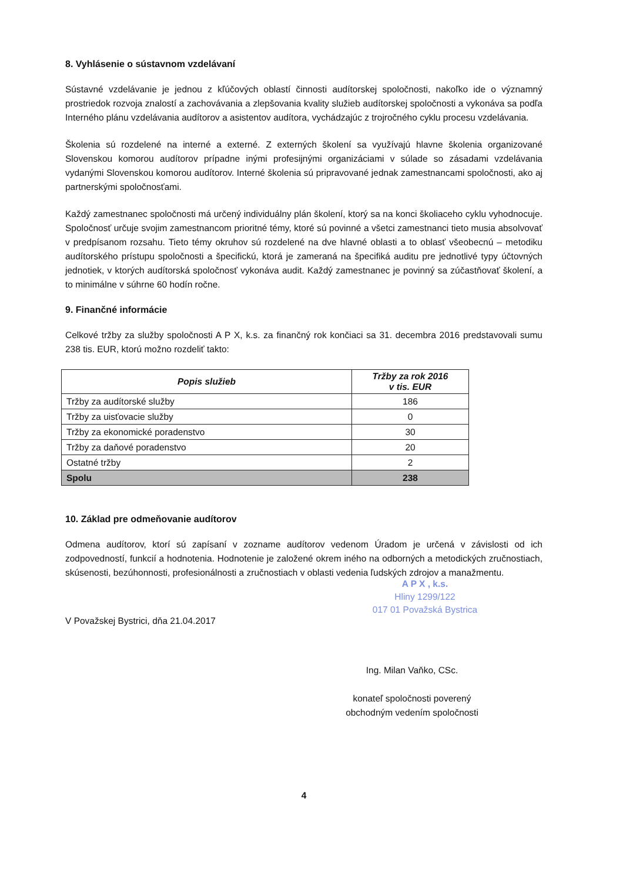8. Vyhlásenie o sústavnom vzdelávaní
Sústavné vzdelávanie je jednou z kľúčových oblastí činnosti audítorskej spoločnosti, nakoľko ide o významný prostriedok rozvoja znalostí a zachovávania a zlepšovania kvality služieb audítorskej spoločnosti a vykonáva sa podľa Interného plánu vzdelávania audítorov a asistentov audítora, vychádzajúc z trojročného cyklu procesu vzdelávania.
Školenia sú rozdelené na interné a externé. Z externých školení sa využívajú hlavne školenia organizované Slovenskou komorou audítorov prípadne inými profesijnými organizáciami v súlade so zásadami vzdelávania vydanými Slovenskou komorou audítorov. Interné školenia sú pripravované jednak zamestnancami spoločnosti, ako aj partnerskými spoločnosťami.
Každý zamestnanec spoločnosti má určený individuálny plán školení, ktorý sa na konci školiaceho cyklu vyhodnocuje. Spoločnosť určuje svojim zamestnancom prioritné témy, ktoré sú povinné a všetci zamestnanci tieto musia absolvovať v predpísanom rozsahu. Tieto témy okruhov sú rozdelené na dve hlavné oblasti a to oblasť všeobecnú – metodiku audítorského prístupu spoločnosti a špecifickú, ktorá je zameraná na špecifiká auditu pre jednotlivé typy účtovných jednotiek, v ktorých audítorská spoločnosť vykonáva audit. Každý zamestnanec je povinný sa zúčastňovať školení, a to minimálne v súhrne 60 hodín ročne.
9. Finančné informácie
Celkové tržby za služby spoločnosti A P X, k.s. za finančný rok končiaci sa 31. decembra 2016 predstavovali sumu 238 tis. EUR, ktorú možno rozdeliť takto:
| Popis služieb | Tržby za rok 2016 v tis. EUR |
| --- | --- |
| Tržby za audítorské služby | 186 |
| Tržby za uisťovacie služby | 0 |
| Tržby za ekonomické poradenstvo | 30 |
| Tržby za daňové poradenstvo | 20 |
| Ostatné tržby | 2 |
| Spolu | 238 |
10. Základ pre odmeňovanie audítorov
Odmena audítorov, ktorí sú zapísaní v zozname audítorov vedenom Úradom je určená v závislosti od ich zodpovedností, funkcií a hodnotenia. Hodnotenie je založené okrem iného na odborných a metodických zručnostiach, skúsenosti, bezúhonnosti, profesionálnosti a zručnostiach v oblasti vedenia ľudských zdrojov a manažmentu.
A P X , k.s.
Hliny 1299/122
017 01 Považská Bystrica
V Považskej Bystrici, dňa 21.04.2017
Ing. Milan Vaňko, CSc.
konateľ spoločnosti poverený
obchodným vedením spoločnosti
4